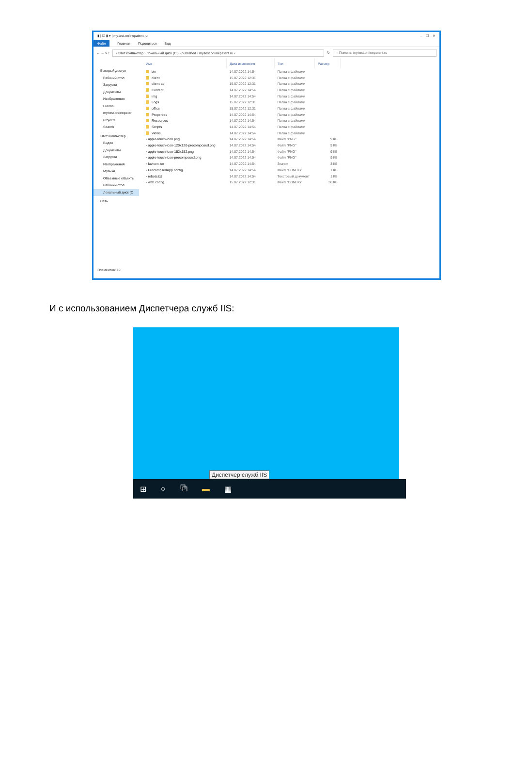▮ | ☑ ▮ ▾ | my.test.onlinepatent.ru – ☐ ✕
Файл Главная Поделиться Вид
← → ˅ ↑
› Этот компьютер › Локальный диск (C:) › published › my.test.onlinepatent.ru ›
↻
⌕ Поиск в: my.test.onlinepatent.ru
Быстрый доступ
Рабочий стол
Загрузки
Документы
Изображения
Claims
my.test.onlinepater
Projects
Search
Этот компьютер
Видео
Документы
Загрузки
Изображения
Музыка
Объемные объекты
Рабочий стол
Локальный диск (C
Сеть
| Имя | Дата изменения | Тип | Размер |
| --- | --- | --- | --- |
| bin | 14.07.2022 14:54 | Папка с файлами | |
| client | 15.07.2022 12:31 | Папка с файлами | |
| client-api | 15.07.2022 12:31 | Папка с файлами | |
| Content | 14.07.2022 14:54 | Папка с файлами | |
| img | 14.07.2022 14:54 | Папка с файлами | |
| Logs | 15.07.2022 12:31 | Папка с файлами | |
| office | 15.07.2022 12:31 | Папка с файлами | |
| Properties | 14.07.2022 14:54 | Папка с файлами | |
| Resources | 14.07.2022 14:54 | Папка с файлами | |
| Scripts | 14.07.2022 14:54 | Папка с файлами | |
| Views | 14.07.2022 14:54 | Папка с файлами | |
| ▫ apple-touch-icon.png | 14.07.2022 14:54 | Файл "PNG" | 9 КБ |
| ▫ apple-touch-icon-120x120-precomposed.png | 14.07.2022 14:54 | Файл "PNG" | 9 КБ |
| ▫ apple-touch-icon-152x152.png | 14.07.2022 14:54 | Файл "PNG" | 9 КБ |
| ▫ apple-touch-icon-precomposed.png | 14.07.2022 14:54 | Файл "PNG" | 9 КБ |
| ▫ favicon.ico | 14.07.2022 14:54 | Значок | 3 КБ |
| ▫ PrecompiledApp.config | 14.07.2022 14:54 | Файл "CONFIG" | 1 КБ |
| ▫ robots.txt | 14.07.2022 14:54 | Текстовый документ | 1 КБ |
| ▫ web.config | 15.07.2022 12:31 | Файл "CONFIG" | 36 КБ |
Элементов: 19
И с использованием Диспетчера служб IIS:
Диспетчер служб IIS
⊞ ○ ⧉ ▬ ▦